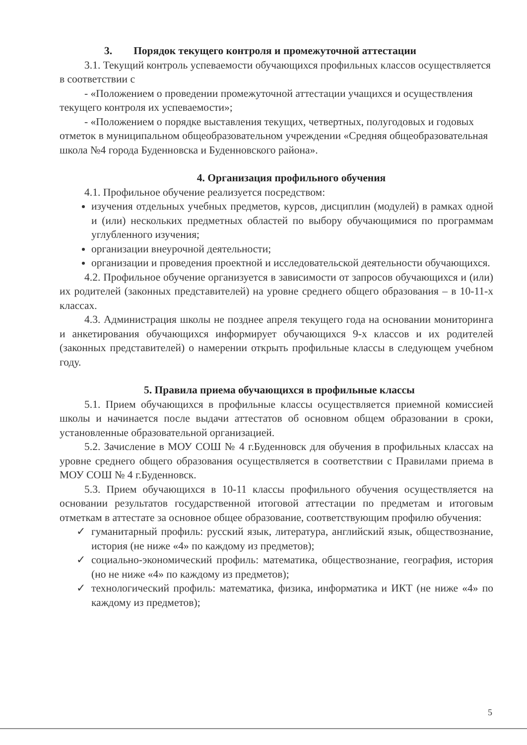3. Порядок текущего контроля и промежуточной аттестации
3.1. Текущий контроль успеваемости обучающихся профильных классов осуществляется в соответствии с
- «Положением о проведении промежуточной аттестации учащихся и осуществления текущего контроля их успеваемости»;
- «Положением о порядке выставления текущих, четвертных, полугодовых и годовых отметок в муниципальном общеобразовательном учреждении «Средняя общеобразовательная школа №4 города Буденновска и Буденновского района».
4. Организация профильного обучения
4.1. Профильное обучение реализуется посредством:
изучения отдельных учебных предметов, курсов, дисциплин (модулей) в рамках одной и (или) нескольких предметных областей по выбору обучающимися по программам углубленного изучения;
организации внеурочной деятельности;
организации и проведения проектной и исследовательской деятельности обучающихся.
4.2. Профильное обучение организуется в зависимости от запросов обучающихся и (или) их родителей (законных представителей) на уровне среднего общего образования – в 10-11-х классах.
4.3. Администрация школы не позднее апреля текущего года на основании мониторинга и анкетирования обучающихся информирует обучающихся 9-х классов и их родителей (законных представителей) о намерении открыть профильные классы в следующем учебном году.
5. Правила приема обучающихся в профильные классы
5.1. Прием обучающихся в профильные классы осуществляется приемной комиссией школы и начинается после выдачи аттестатов об основном общем образовании в сроки, установленные образовательной организацией.
5.2. Зачисление в МОУ СОШ № 4 г.Буденновск для обучения в профильных классах на уровне среднего общего образования осуществляется в соответствии с Правилами приема в МОУ СОШ № 4 г.Буденновск.
5.3. Прием обучающихся в 10-11 классы профильного обучения осуществляется на основании результатов государственной итоговой аттестации по предметам и итоговым отметкам в аттестате за основное общее образование, соответствующим профилю обучения:
✓ гуманитарный профиль: русский язык, литература, английский язык, обществознание, история (не ниже «4» по каждому из предметов);
✓ социально-экономический профиль: математика, обществознание, география, история (но не ниже «4» по каждому из предметов);
✓ технологический профиль: математика, физика, информатика и ИКТ (не ниже «4» по каждому из предметов);
5